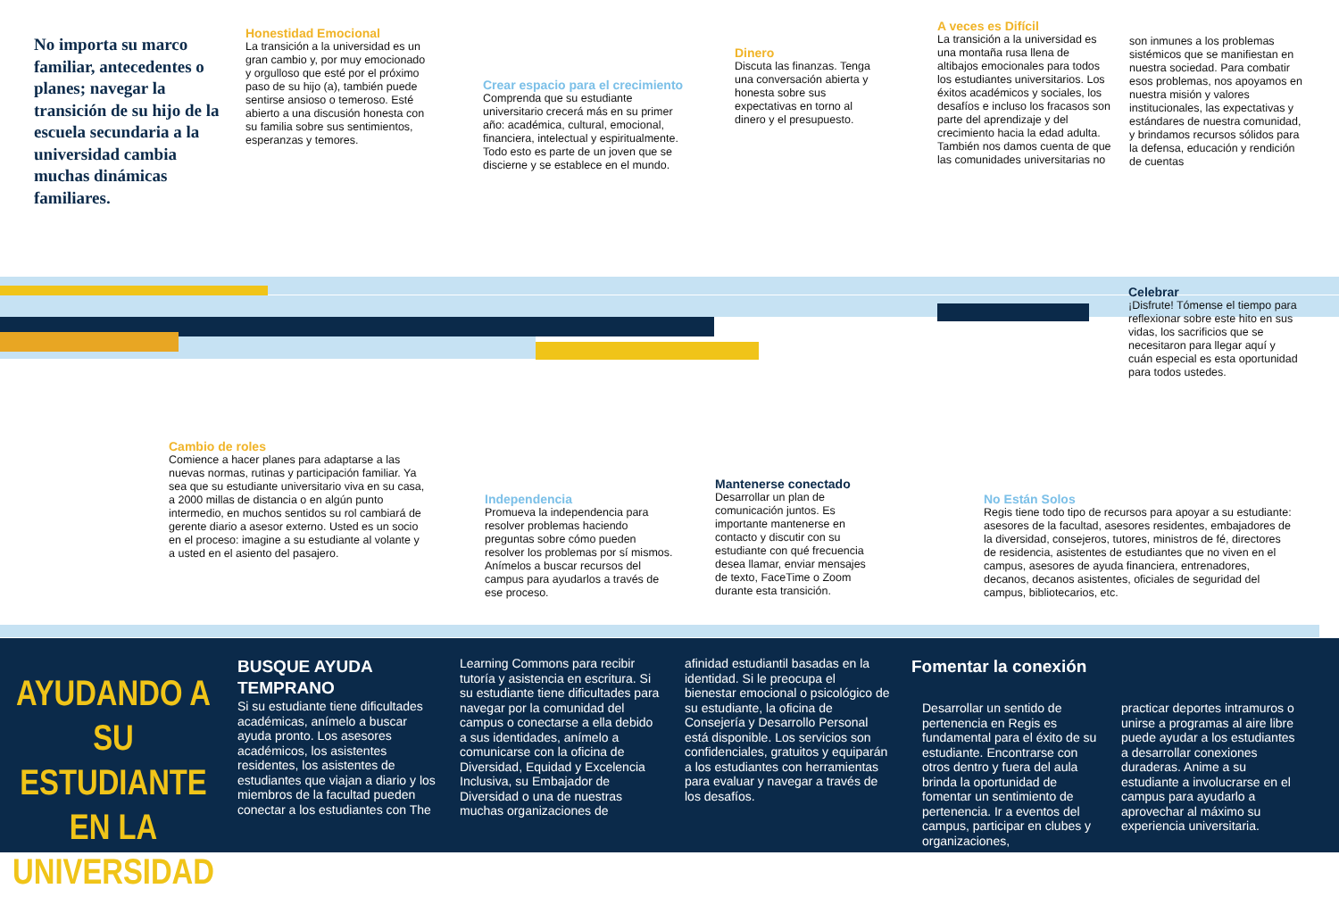No importa su marco familiar, antecedentes o planes; navegar la transición de su hijo de la escuela secundaria a la universidad cambia muchas dinámicas familiares.
Honestidad Emocional
La transición a la universidad es un gran cambio y, por muy emocionado y orgulloso que esté por el próximo paso de su hijo (a), también puede sentirse ansioso o temeroso. Esté abierto a una discusión honesta con su familia sobre sus sentimientos, esperanzas y temores.
Crear espacio para el crecimiento
Comprenda que su estudiante universitario crecerá más en su primer año: académica, cultural, emocional, financiera, intelectual y espiritualmente. Todo esto es parte de un joven que se discierne y se establece en el mundo.
Dinero
Discuta las finanzas. Tenga una conversación abierta y honesta sobre sus expectativas en torno al dinero y el presupuesto.
A veces es Difícil
La transición a la universidad es una montaña rusa llena de altibajos emocionales para todos los estudiantes universitarios. Los éxitos académicos y sociales, los desafíos e incluso los fracasos son parte del aprendizaje y del crecimiento hacia la edad adulta. También nos damos cuenta de que las comunidades universitarias no
son inmunes a los problemas sistémicos que se manifiestan en nuestra sociedad. Para combatir esos problemas, nos apoyamos en nuestra misión y valores institucionales, las expectativas y estándares de nuestra comunidad, y brindamos recursos sólidos para la defensa, educación y rendición de cuentas
Celebrar
¡Disfrute! Tómense el tiempo para reflexionar sobre este hito en sus vidas, los sacrificios que se necesitaron para llegar aquí y cuán especial es esta oportunidad para todos ustedes.
Cambio de roles
Comience a hacer planes para adaptarse a las nuevas normas, rutinas y participación familiar. Ya sea que su estudiante universitario viva en su casa, a 2000 millas de distancia o en algún punto intermedio, en muchos sentidos su rol cambiará de gerente diario a asesor externo. Usted es un socio en el proceso: imagine a su estudiante al volante y a usted en el asiento del pasajero.
Independencia
Promueva la independencia para resolver problemas haciendo preguntas sobre cómo pueden resolver los problemas por sí mismos. Anímelos a buscar recursos del campus para ayudarlos a través de ese proceso.
Mantenerse conectado
Desarrollar un plan de comunicación juntos. Es importante mantenerse en contacto y discutir con su estudiante con qué frecuencia desea llamar, enviar mensajes de texto, FaceTime o Zoom durante esta transición.
No Están Solos
Regis tiene todo tipo de recursos para apoyar a su estudiante: asesores de la facultad, asesores residentes, embajadores de la diversidad, consejeros, tutores, ministros de fé, directores de residencia, asistentes de estudiantes que no viven en el campus, asesores de ayuda financiera, entrenadores, decanos, decanos asistentes, oficiales de seguridad del campus, bibliotecarios, etc.
AYUDANDO A SU ESTUDIANTE EN LA UNIVERSIDAD
BUSQUE AYUDA TEMPRANO
Si su estudiante tiene dificultades académicas, anímelo a buscar ayuda pronto. Los asesores académicos, los asistentes residentes, los asistentes de estudiantes que viajan a diario y los miembros de la facultad pueden conectar a los estudiantes con The
Learning Commons para recibir tutoría y asistencia en escritura. Si su estudiante tiene dificultades para navegar por la comunidad del campus o conectarse a ella debido a sus identidades, anímelo a comunicarse con la oficina de Diversidad, Equidad y Excelencia Inclusiva, su Embajador de Diversidad o una de nuestras muchas organizaciones de
afinidad estudiantil basadas en la identidad. Si le preocupa el bienestar emocional o psicológico de su estudiante, la oficina de Consejería y Desarrollo Personal está disponible. Los servicios son confidenciales, gratuitos y equiparán a los estudiantes con herramientas para evaluar y navegar a través de los desafíos.
Fomentar la conexión
Desarrollar un sentido de pertenencia en Regis es fundamental para el éxito de su estudiante. Encontrarse con otros dentro y fuera del aula brinda la oportunidad de fomentar un sentimiento de pertenencia. Ir a eventos del campus, participar en clubes y organizaciones,
practicar deportes intramuros o unirse a programas al aire libre puede ayudar a los estudiantes a desarrollar conexiones duraderas. Anime a su estudiante a involucrarse en el campus para ayudarlo a aprovechar al máximo su experiencia universitaria.